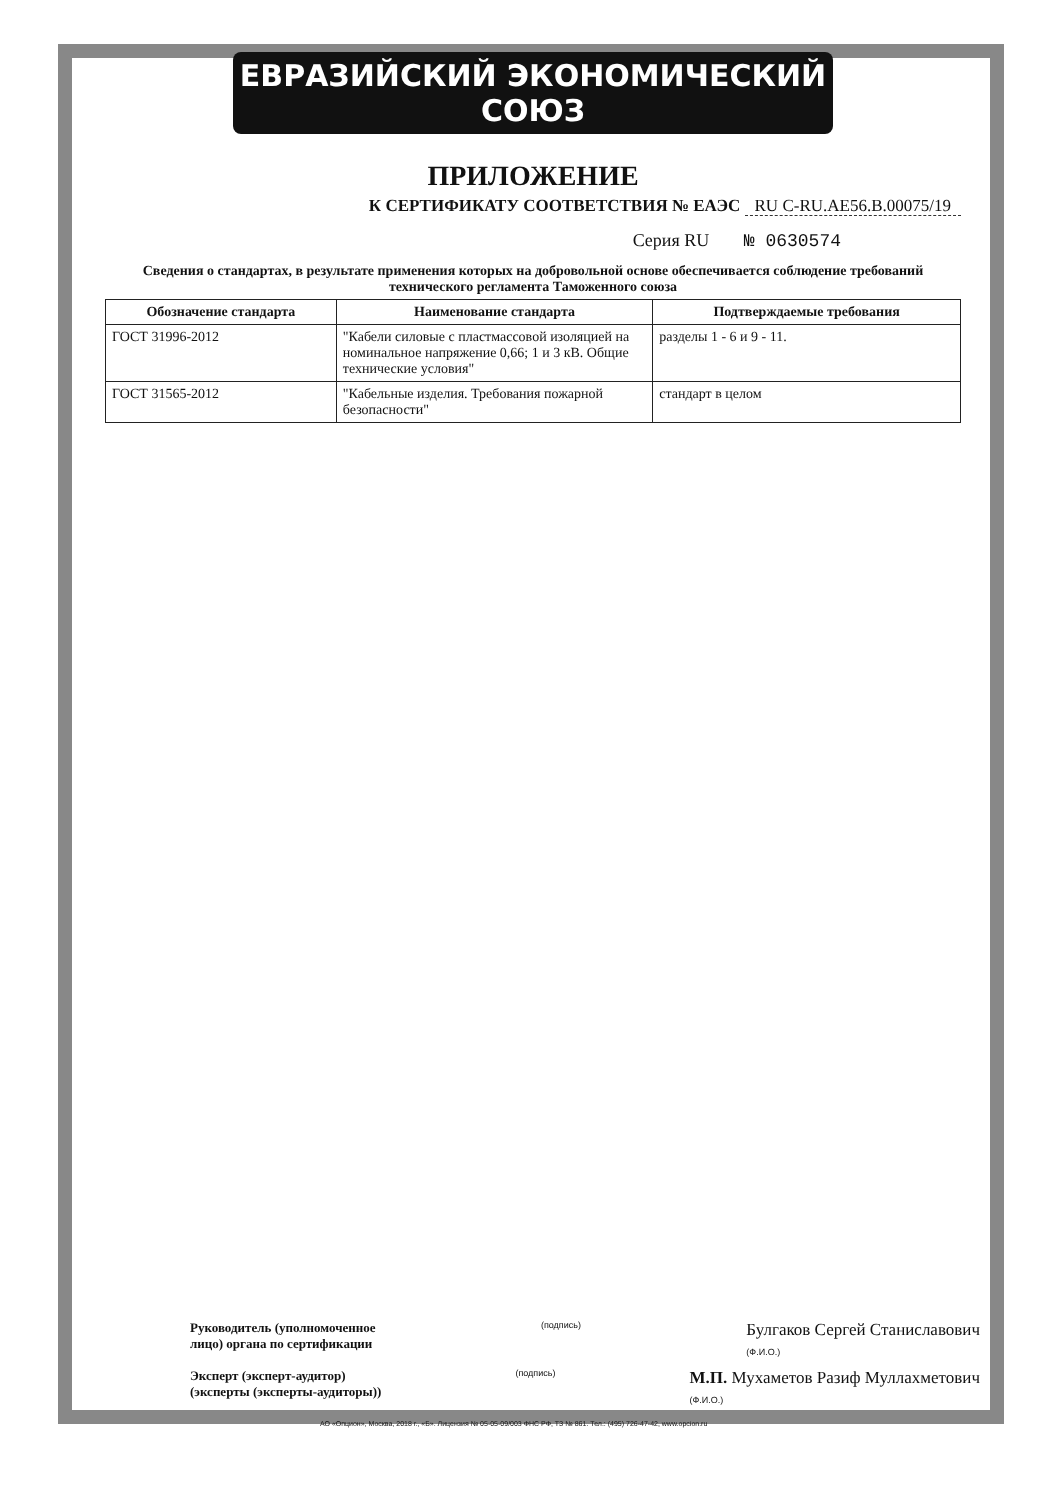ЕВРАЗИЙСКИЙ ЭКОНОМИЧЕСКИЙ СОЮЗ
ПРИЛОЖЕНИЕ
К СЕРТИФИКАТУ СООТВЕТСТВИЯ № ЕАЭС RU С-RU.АЕ56.В.00075/19
Серия RU № 0630574
Сведения о стандартах, в результате применения которых на добровольной основе обеспечивается соблюдение требований технического регламента Таможенного союза
| Обозначение стандарта | Наименование стандарта | Подтверждаемые требования |
| --- | --- | --- |
| ГОСТ 31996-2012 | "Кабели силовые с пластмассовой изоляцией на номинальное напряжение 0,66; 1 и 3 кВ. Общие технические условия" | разделы 1 - 6 и 9 - 11. |
| ГОСТ 31565-2012 | "Кабельные изделия. Требования пожарной безопасности" | стандарт в целом |
Руководитель (уполномоченное
лицо) органа по сертификации
(подпись)
Булгаков Сергей Станиславович
(Ф.И.О.)
Эксперт (эксперт-аудитор)
(эксперты (эксперты-аудиторы))
(подпись)
М.П. Мухаметов Разиф Муллахметович
(Ф.И.О.)
АО «Опцион», Москва, 2018 г., «Б». Лицензия № 05-05-09/003 ФНС РФ, ТЗ № 861. Тел.: (495) 726-47-42, www.opcion.ru